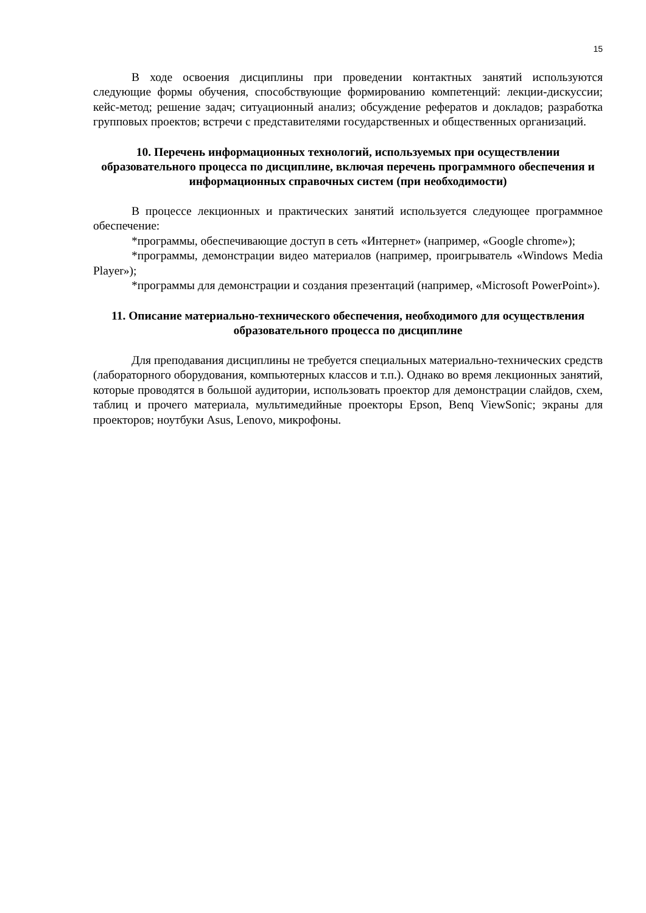15
В ходе освоения дисциплины при проведении контактных занятий используются следующие формы обучения, способствующие формированию компетенций: лекции-дискуссии; кейс-метод; решение задач; ситуационный анализ; обсуждение рефератов и докладов; разработка групповых проектов; встречи с представителями государственных и общественных организаций.
10. Перечень информационных технологий, используемых при осуществлении образовательного процесса по дисциплине, включая перечень программного обеспечения и информационных справочных систем (при необходимости)
В процессе лекционных и практических занятий используется следующее программное обеспечение:
*программы, обеспечивающие доступ в сеть «Интернет» (например, «Google chrome»);
*программы, демонстрации видео материалов (например, проигрыватель «Windows Media Player»);
*программы для демонстрации и создания презентаций (например, «Microsoft PowerPoint»).
11. Описание материально-технического обеспечения, необходимого для осуществления образовательного процесса по дисциплине
Для преподавания дисциплины не требуется специальных материально-технических средств (лабораторного оборудования, компьютерных классов и т.п.). Однако во время лекционных занятий, которые проводятся в большой аудитории, использовать проектор для демонстрации слайдов, схем, таблиц и прочего материала, мультимедийные проекторы Epson, Benq ViewSonic; экраны для проекторов; ноутбуки Asus, Lenovo, микрофоны.